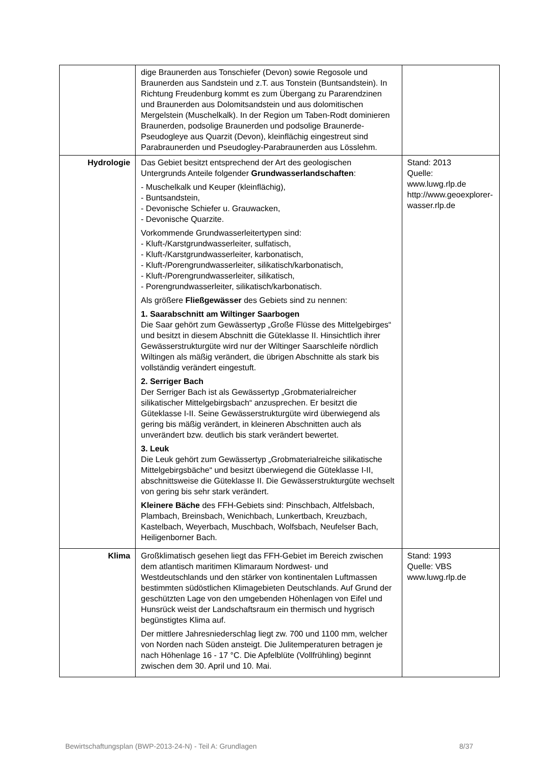| | dige Braunerden aus Tonschiefer (Devon) sowie Regosole und Braunerden aus Sandstein und z.T. aus Tonstein (Buntsandstein). In Richtung Freudenburg kommt es zum Übergang zu Pararendzinen und Braunerden aus Dolomitsandstein und aus dolomitischen Mergelstein (Muschelkalk). In der Region um Taben-Rodt dominieren Braunerden, podsolige Braunerden und podsolige Braunerde-Pseudogleye aus Quarzit (Devon), kleinflächig eingestreut sind Parabraunerden und Pseudogley-Parabraunerden aus Lösslehm. | |
| Hydrologie | Das Gebiet besitzt entsprechend der Art des geologischen Untergrunds Anteile folgender Grundwasserlandschaften : - Muschelkalk und Keuper (kleinflächig), - Buntsandstein, - Devonische Schiefer u. Grauwacken, - Devonische Quarzite. Vorkommende Grundwasserleitertypen sind: - Kluft-/Karstgrundwasserleiter, sulfatisch, - Kluft-/Karstgrundwasserleiter, karbonatisch, - Kluft-/Porengrundwasserleiter, silikatisch/karbonatisch, - Kluft-/Porengrundwasserleiter, silikatisch, - Porengrundwasserleiter, silikatisch/karbonatisch. Als größere Fließgewässer des Gebiets sind zu nennen: 1. Saarabschnitt am Wiltinger Saarbogen Die Saar gehört zum Gewässertyp „Große Flüsse des Mittelgebirges“ und besitzt in diesem Abschnitt die Güteklasse II. Hinsichtlich ihrer Gewässerstrukturgüte wird nur der Wiltinger Saarschleife nördlich Wiltingen als mäßig verändert, die übrigen Abschnitte als stark bis vollständig verändert eingestuft. 2. Serriger Bach Der Serriger Bach ist als Gewässertyp „Grobmaterialreicher silikatischer Mittelgebirgsbach“ anzusprechen. Er besitzt die Güteklasse I-II. Seine Gewässerstrukturgüte wird überwiegend als gering bis mäßig verändert, in kleineren Abschnitten auch als unverändert bzw. deutlich bis stark verändert bewertet. 3. Leuk Die Leuk gehört zum Gewässertyp „Grobmaterialreiche silikatische Mittelgebirgsbäche“ und besitzt überwiegend die Güteklasse I-II, abschnittsweise die Güteklasse II. Die Gewässerstrukturgüte wechselt von gering bis sehr stark verändert. Kleinere Bäche des FFH-Gebiets sind: Pinschbach, Altfelsbach, Plambach, Breinsbach, Wenichbach, Lunkertbach, Kreuzbach, Kastelbach, Weyerbach, Muschbach, Wolfsbach, Neufelser Bach, Heiligenborner Bach. | Stand: 2013 Quelle: www.luwg.rlp.de http://www.geoexplorer-wasser.rlp.de |
| Klima | Großklimatisch gesehen liegt das FFH-Gebiet im Bereich zwischen dem atlantisch maritimen Klimaraum Nordwest- und Westdeutschlands und den stärker von kontinentalen Luftmassen bestimmten südöstlichen Klimagebieten Deutschlands. Auf Grund der geschützten Lage von den umgebenden Höhenlagen von Eifel und Hunsrück weist der Landschaftsraum ein thermisch und hygrisch begünstigtes Klima auf. Der mittlere Jahresniederschlag liegt zw. 700 und 1100 mm, welcher von Norden nach Süden ansteigt. Die Julitemperaturen betragen je nach Höhenlage 16 - 17 °C. Die Apfelblüte (Vollfrühling) beginnt zwischen dem 30. April und 10. Mai. | Stand: 1993 Quelle: VBS www.luwg.rlp.de |
Bewirtschaftungsplan (BWP-2013-24-N) - Teil A: Grundlagen 8/37